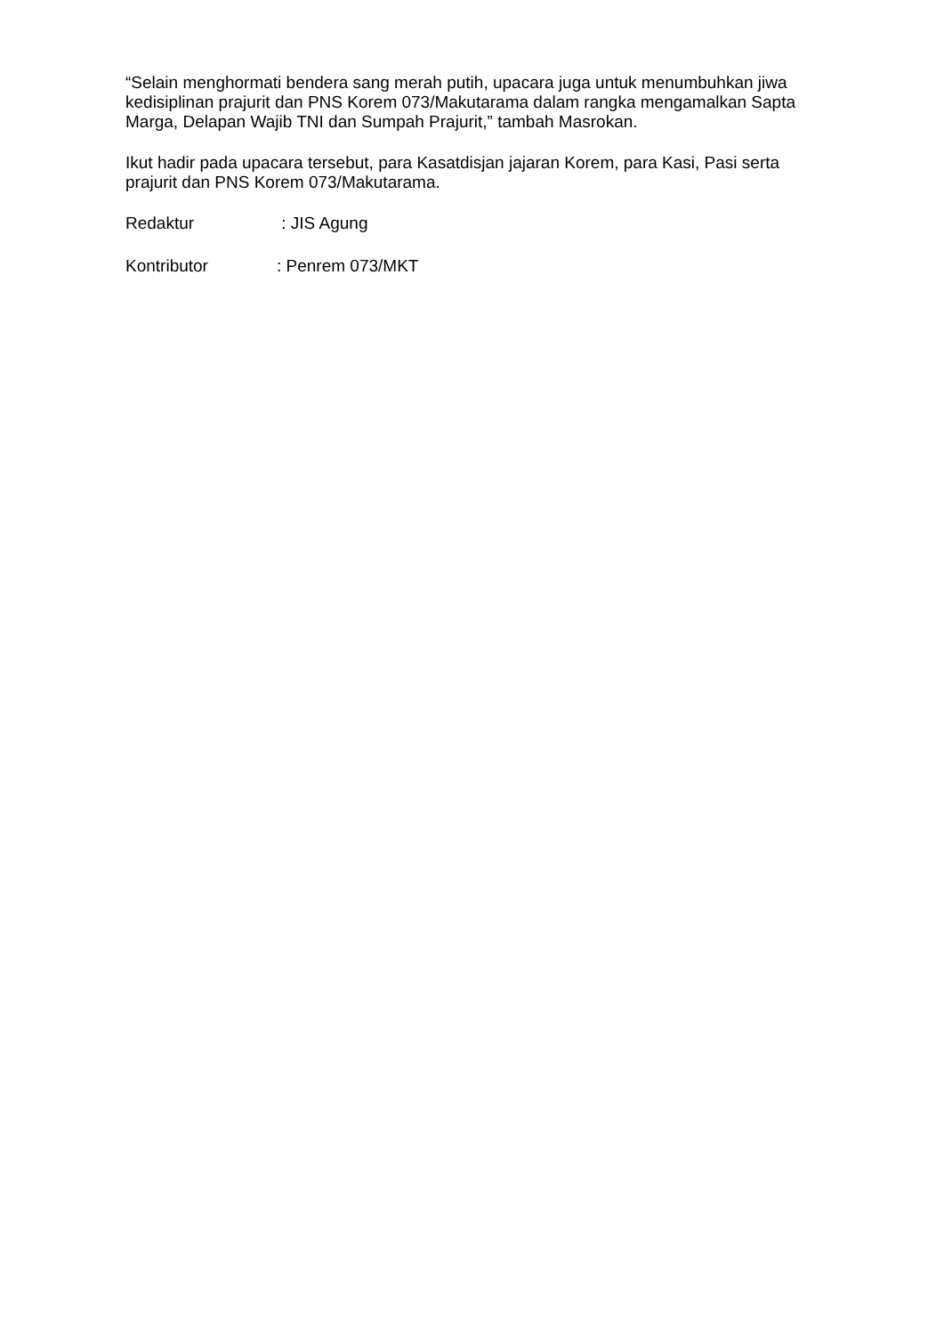“Selain menghormati bendera sang merah putih, upacara juga untuk menumbuhkan jiwa kedisiplinan prajurit dan PNS Korem 073/Makutarama dalam rangka mengamalkan Sapta Marga, Delapan Wajib TNI dan Sumpah Prajurit,” tambah Masrokan.
Ikut hadir pada upacara tersebut, para Kasatdisjan jajaran Korem, para Kasi, Pasi serta prajurit dan PNS Korem 073/Makutarama.
Redaktur : JIS Agung
Kontributor : Penrem 073/MKT